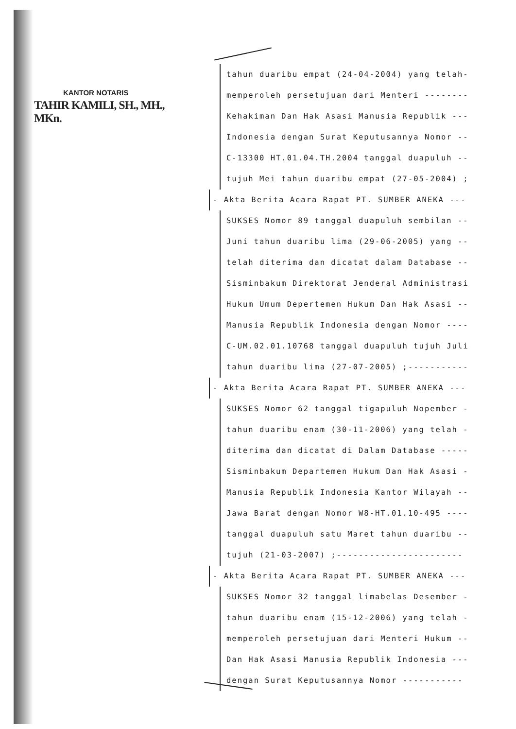KANTOR NOTARIS
TAHIR KAMILI, SH., MH., MKn.
tahun duaribu empat (24-04-2004) yang telah-
memperoleh persetujuan dari Menteri --------
Kehakiman Dan Hak Asasi Manusia Republik ---
Indonesia dengan Surat Keputusannya Nomor --
C-13300 HT.01.04.TH.2004 tanggal duapuluh --
tujuh Mei tahun duaribu empat (27-05-2004) ;
- Akta Berita Acara Rapat PT. SUMBER ANEKA ---
SUKSES Nomor 89 tanggal duapuluh sembilan --
Juni tahun duaribu lima (29-06-2005) yang --
telah diterima dan dicatat dalam Database --
Sisminbakum Direktorat Jenderal Administrasi
Hukum Umum Depertemen Hukum Dan Hak Asasi --
Manusia Republik Indonesia dengan Nomor ----
C-UM.02.01.10768 tanggal duapuluh tujuh Juli
tahun duaribu lima (27-07-2005) ;-----------
- Akta Berita Acara Rapat PT. SUMBER ANEKA ---
SUKSES Nomor 62 tanggal tigapuluh Nopember -
tahun duaribu enam (30-11-2006) yang telah -
diterima dan dicatat di Dalam Database -----
Sisminbakum Departemen Hukum Dan Hak Asasi -
Manusia Republik Indonesia Kantor Wilayah --
Jawa Barat dengan Nomor W8-HT.01.10-495 ----
tanggal duapuluh satu Maret tahun duaribu --
tujuh (21-03-2007) ;-----------------------
- Akta Berita Acara Rapat PT. SUMBER ANEKA ---
SUKSES Nomor 32 tanggal limabelas Desember -
tahun duaribu enam (15-12-2006) yang telah -
memperoleh persetujuan dari Menteri Hukum --
Dan Hak Asasi Manusia Republik Indonesia ---
dengan Surat Keputusannya Nomor -----------